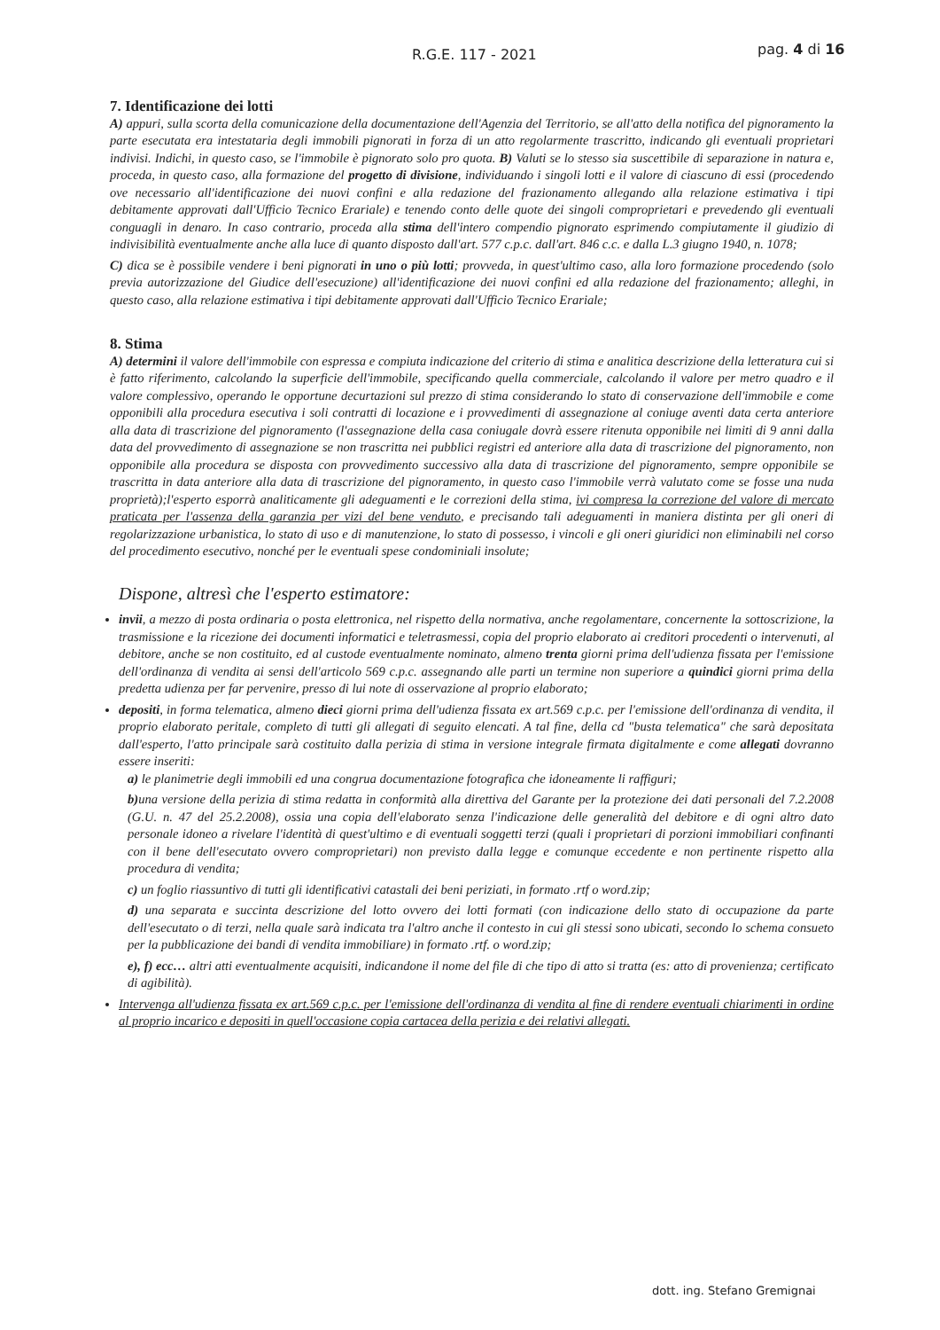R.G.E. 117 - 2021 pag. 4 di 16
7. Identificazione dei lotti
A) appuri, sulla scorta della comunicazione della documentazione dell'Agenzia del Territorio, se all'atto della notifica del pignoramento la parte esecutata era intestataria degli immobili pignorati in forza di un atto regolarmente trascritto, indicando gli eventuali proprietari indivisi. Indichi, in questo caso, se l'immobile è pignorato solo pro quota. B) Valuti se lo stesso sia suscettibile di separazione in natura e, proceda, in questo caso, alla formazione del progetto di divisione, individuando i singoli lotti e il valore di ciascuno di essi (procedendo ove necessario all'identificazione dei nuovi confini e alla redazione del frazionamento allegando alla relazione estimativa i tipi debitamente approvati dall'Ufficio Tecnico Erariale) e tenendo conto delle quote dei singoli comproprietari e prevedendo gli eventuali conguagli in denaro. In caso contrario, proceda alla stima dell'intero compendio pignorato esprimendo compiutamente il giudizio di indivisibilità eventualmente anche alla luce di quanto disposto dall'art. 577 c.p.c. dall'art. 846 c.c. e dalla L.3 giugno 1940, n. 1078;
C) dica se è possibile vendere i beni pignorati in uno o più lotti; provveda, in quest'ultimo caso, alla loro formazione procedendo (solo previa autorizzazione del Giudice dell'esecuzione) all'identificazione dei nuovi confini ed alla redazione del frazionamento; alleghi, in questo caso, alla relazione estimativa i tipi debitamente approvati dall'Ufficio Tecnico Erariale;
8. Stima
A) determini il valore dell'immobile con espressa e compiuta indicazione del criterio di stima e analitica descrizione della letteratura cui si è fatto riferimento, calcolando la superficie dell'immobile, specificando quella commerciale, calcolando il valore per metro quadro e il valore complessivo, operando le opportune decurtazioni sul prezzo di stima considerando lo stato di conservazione dell'immobile e come opponibili alla procedura esecutiva i soli contratti di locazione e i provvedimenti di assegnazione al coniuge aventi data certa anteriore alla data di trascrizione del pignoramento (l'assegnazione della casa coniugale dovrà essere ritenuta opponibile nei limiti di 9 anni dalla data del provvedimento di assegnazione se non trascritta nei pubblici registri ed anteriore alla data di trascrizione del pignoramento, non opponibile alla procedura se disposta con provvedimento successivo alla data di trascrizione del pignoramento, sempre opponibile se trascritta in data anteriore alla data di trascrizione del pignoramento, in questo caso l'immobile verrà valutato come se fosse una nuda proprietà);l'esperto esporrà analiticamente gli adeguamenti e le correzioni della stima, ivi compresa la correzione del valore di mercato praticata per l'assenza della garanzia per vizi del bene venduto, e precisando tali adeguamenti in maniera distinta per gli oneri di regolarizzazione urbanistica, lo stato di uso e di manutenzione, lo stato di possesso, i vincoli e gli oneri giuridici non eliminabili nel corso del procedimento esecutivo, nonché per le eventuali spese condominiali insolute;
Dispone, altresì che l'esperto estimatore:
invii, a mezzo di posta ordinaria o posta elettronica, nel rispetto della normativa, anche regolamentare, concernente la sottoscrizione, la trasmissione e la ricezione dei documenti informatici e teletrasmessi, copia del proprio elaborato ai creditori procedenti o intervenuti, al debitore, anche se non costituito, ed al custode eventualmente nominato, almeno trenta giorni prima dell'udienza fissata per l'emissione dell'ordinanza di vendita ai sensi dell'articolo 569 c.p.c. assegnando alle parti un termine non superiore a quindici giorni prima della predetta udienza per far pervenire, presso di lui note di osservazione al proprio elaborato;
depositi, in forma telematica, almeno dieci giorni prima dell'udienza fissata ex art.569 c.p.c. per l'emissione dell'ordinanza di vendita, il proprio elaborato peritale, completo di tutti gli allegati di seguito elencati. A tal fine, della cd "busta telematica" che sarà depositata dall'esperto, l'atto principale sarà costituito dalla perizia di stima in versione integrale firmata digitalmente e come allegati dovranno essere inseriti:
a) le planimetrie degli immobili ed una congrua documentazione fotografica che idoneamente li raffiguri;
b) una versione della perizia di stima redatta in conformità alla direttiva del Garante per la protezione dei dati personali del 7.2.2008 (G.U. n. 47 del 25.2.2008), ossia una copia dell'elaborato senza l'indicazione delle generalità del debitore e di ogni altro dato personale idoneo a rivelare l'identità di quest'ultimo e di eventuali soggetti terzi (quali i proprietari di porzioni immobiliari confinanti con il bene dell'esecutato ovvero comproprietari) non previsto dalla legge e comunque eccedente e non pertinente rispetto alla procedura di vendita;
c) un foglio riassuntivo di tutti gli identificativi catastali dei beni periziati, in formato .rtf o word.zip;
d) una separata e succinta descrizione del lotto ovvero dei lotti formati (con indicazione dello stato di occupazione da parte dell'esecutato o di terzi, nella quale sarà indicata tra l'altro anche il contesto in cui gli stessi sono ubicati, secondo lo schema consueto per la pubblicazione dei bandi di vendita immobiliare) in formato .rtf. o word.zip;
e), f) ecc… altri atti eventualmente acquisiti, indicandone il nome del file di che tipo di atto si tratta (es: atto di provenienza; certificato di agibilità).
Intervenga all'udienza fissata ex art.569 c.p.c. per l'emissione dell'ordinanza di vendita al fine di rendere eventuali chiarimenti in ordine al proprio incarico e depositi in quell'occasione copia cartacea della perizia e dei relativi allegati.
dott. ing. Stefano Gremignai